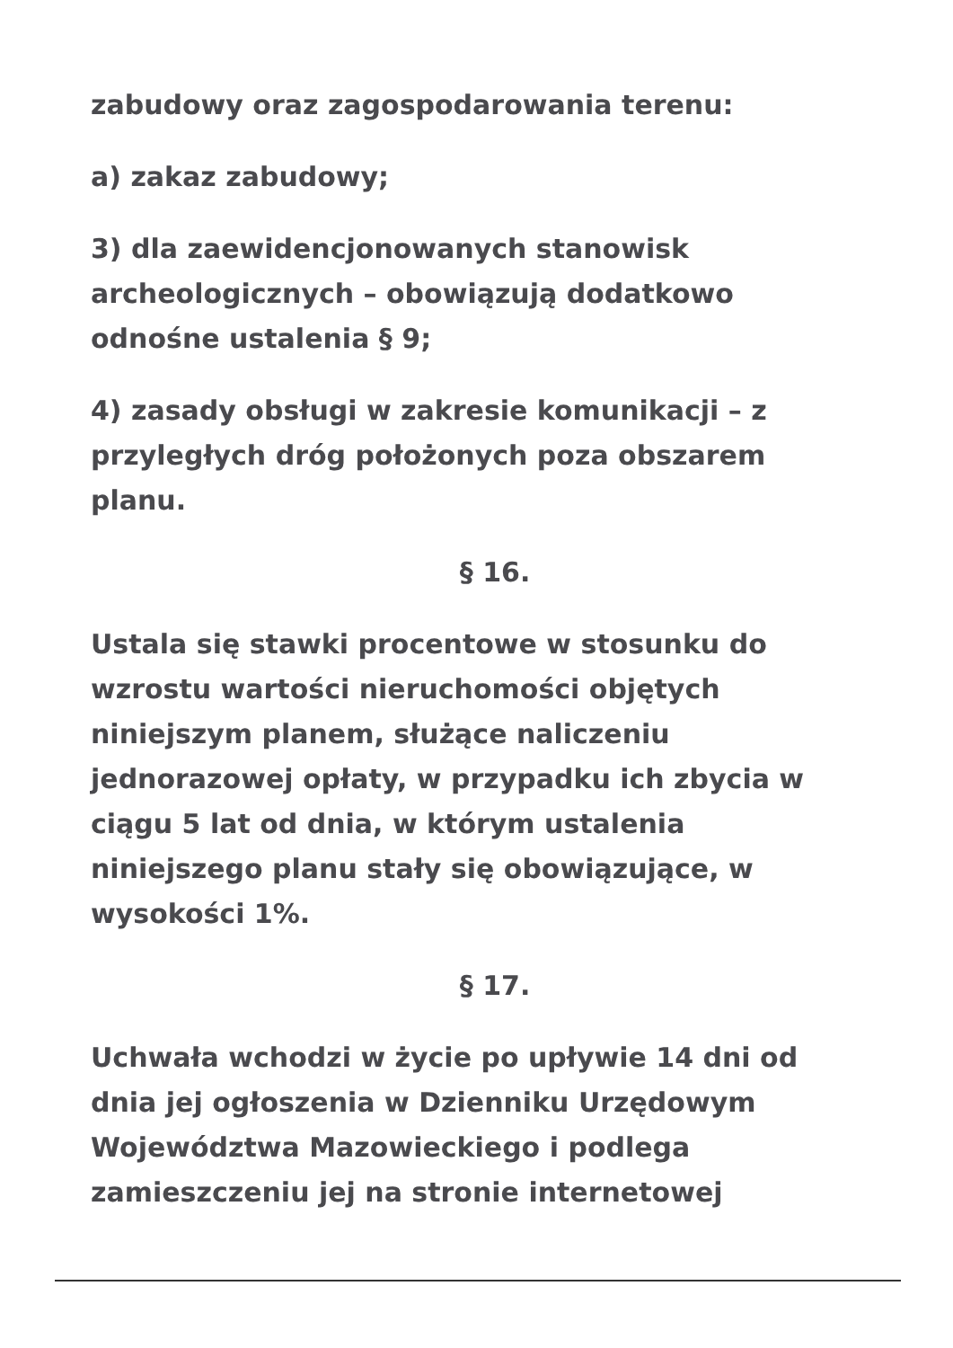zabudowy oraz zagospodarowania terenu:
a) zakaz zabudowy;
3) dla zaewidencjonowanych stanowisk archeologicznych – obowiązują dodatkowo odnośne ustalenia § 9;
4) zasady obsługi w zakresie komunikacji – z przyległych dróg położonych poza obszarem planu.
§ 16.
Ustala się stawki procentowe w stosunku do wzrostu wartości nieruchomości objętych niniejszym planem, służące naliczeniu jednorazowej opłaty, w przypadku ich zbycia w ciągu 5 lat od dnia, w którym ustalenia niniejszego planu stały się obowiązujące, w wysokości 1%.
§ 17.
Uchwała wchodzi w życie po upływie 14 dni od dnia jej ogłoszenia w Dzienniku Urzędowym Województwa Mazowieckiego i podlega zamieszczeniu jej na stronie internetowej